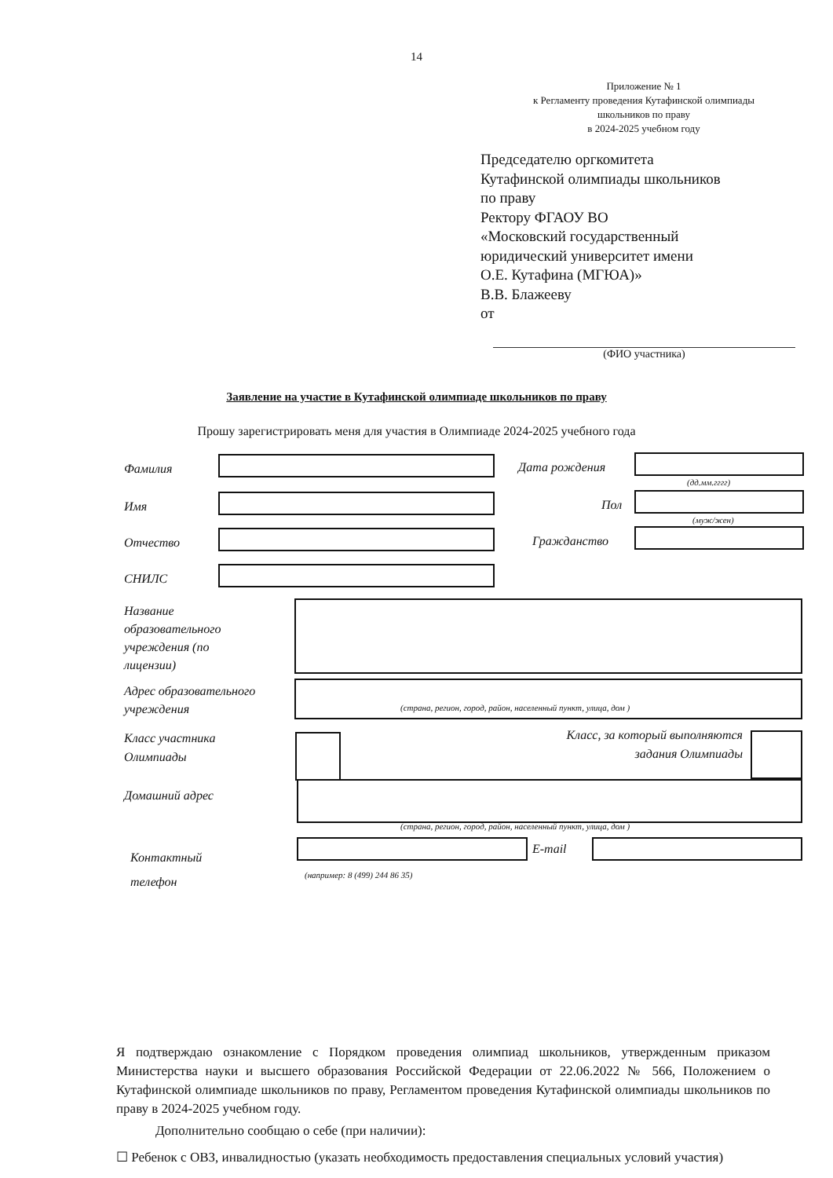14
Приложение № 1
к Регламенту проведения Кутафинской олимпиады
школьников по праву
в 2024-2025 учебном году
Председателю оргкомитета
Кутафинской олимпиады школьников
по праву
Ректору ФГАОУ ВО
«Московский государственный
юридический университет имени
О.Е. Кутафина (МГЮА)»
В.В. Блажееву
от
(ФИО участника)
Заявление на участие в Кутафинской олимпиаде школьников по праву
Прошу зарегистрировать меня для участия в Олимпиаде 2024-2025 учебного года
Фамилия Дата рождения
(дд.мм.гггг)
Имя Пол
(муж/жен)
Отчество Гражданство
СНИЛС
Название
образовательного
учреждения (по
лицензии)
Адрес образовательного
учреждения
(страна, регион, город, район, населенный пункт, улица, дом )
Класс участника
Олимпиады
Класс, за который выполняются
задания Олимпиады
Домашний адрес
(страна, регион, город, район, населенный пункт, улица, дом )
Контактный
телефон
E-mail
(например: 8 (499) 244 86 35)
Я подтверждаю ознакомление с Порядком проведения олимпиад школьников, утвержденным приказом Министерства науки и высшего образования Российской Федерации от 22.06.2022 № 566, Положением о Кутафинской олимпиаде школьников по праву, Регламентом проведения Кутафинской олимпиады школьников по праву в 2024-2025 учебном году.
Дополнительно сообщаю о себе (при наличии):
☐ Ребенок с ОВЗ, инвалидностью (указать необходимость предоставления специальных условий участия)